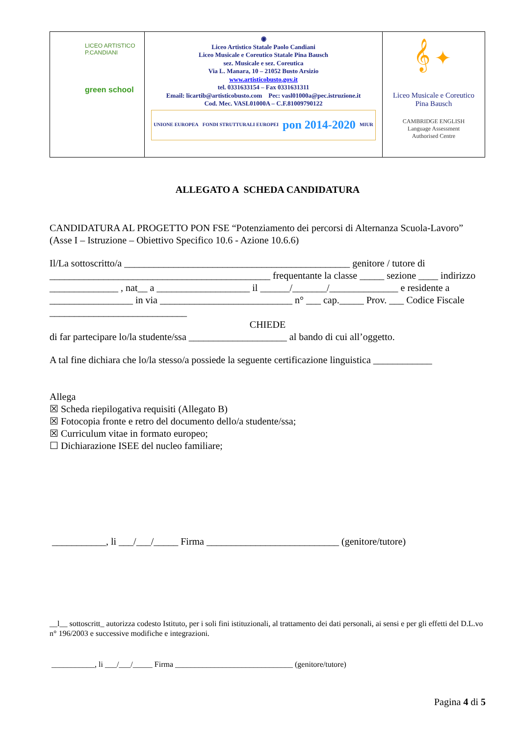| LICEO ARTISTICO P.CANDIANI green school | ◉ Liceo Artistico Statale Paolo Candiani Liceo Musicale e Coreutico Statale Pina Bausch sez. Musicale e sez. Coreutica Via L. Manara, 10 – 21052 Busto Arsizio www.artisticobusto.gov.it tel. 0331633154 – Fax 0331631311 Email: licartib@artisticobusto.com Pec: vasl01000a@pec.istruzione.it Cod. Mec. VASL01000A – C.F.81009790122 UNIONE EUROPEA FONDI STRUTTURALI EUROPEI pon 2014-2020 MIUR | 𝄞 ✦ Liceo Musicale e Coreutico Pina Bausch CAMBRIDGE ENGLISH Language Assessment Authorised Centre |
ALLEGATO A SCHEDA CANDIDATURA
CANDIDATURA AL PROGETTO PON FSE “Potenziamento dei percorsi di Alternanza Scuola-Lavoro” (Asse I – Istruzione – Obiettivo Specifico 10.6 - Azione 10.6.6)
Il/La sottoscritto/a ______________________________________________ genitore / tutore di _____________________________________________ frequentante la classe _____ sezione ____ indirizzo ______________ , nat__ a ___________________ il ______/_______/______________ e residente a _________________ in via ___________________________ n° ___ cap._____ Prov. ___ Codice Fiscale ____________________________
CHIEDE
di far partecipare lo/la studente/ssa ____________________ al bando di cui all’oggetto.
A tal fine dichiara che lo/la stesso/a possiede la seguente certificazione linguistica ____________
Allega
☒ Scheda riepilogativa requisiti (Allegato B)
☒ Fotocopia fronte e retro del documento dello/a studente/ssa;
☒ Curriculum vitae in formato europeo;
☐ Dichiarazione ISEE del nucleo familiare;
___________, li ___/___/_____ Firma ___________________________ (genitore/tutore)
__l__ sottoscritt_ autorizza codesto Istituto, per i soli fini istituzionali, al trattamento dei dati personali, ai sensi e per gli effetti del D.L.vo n° 196/2003 e successive modifiche e integrazioni.
___________, li ___/___/_____ Firma ______________________________ (genitore/tutore)
Pagina 4 di 5